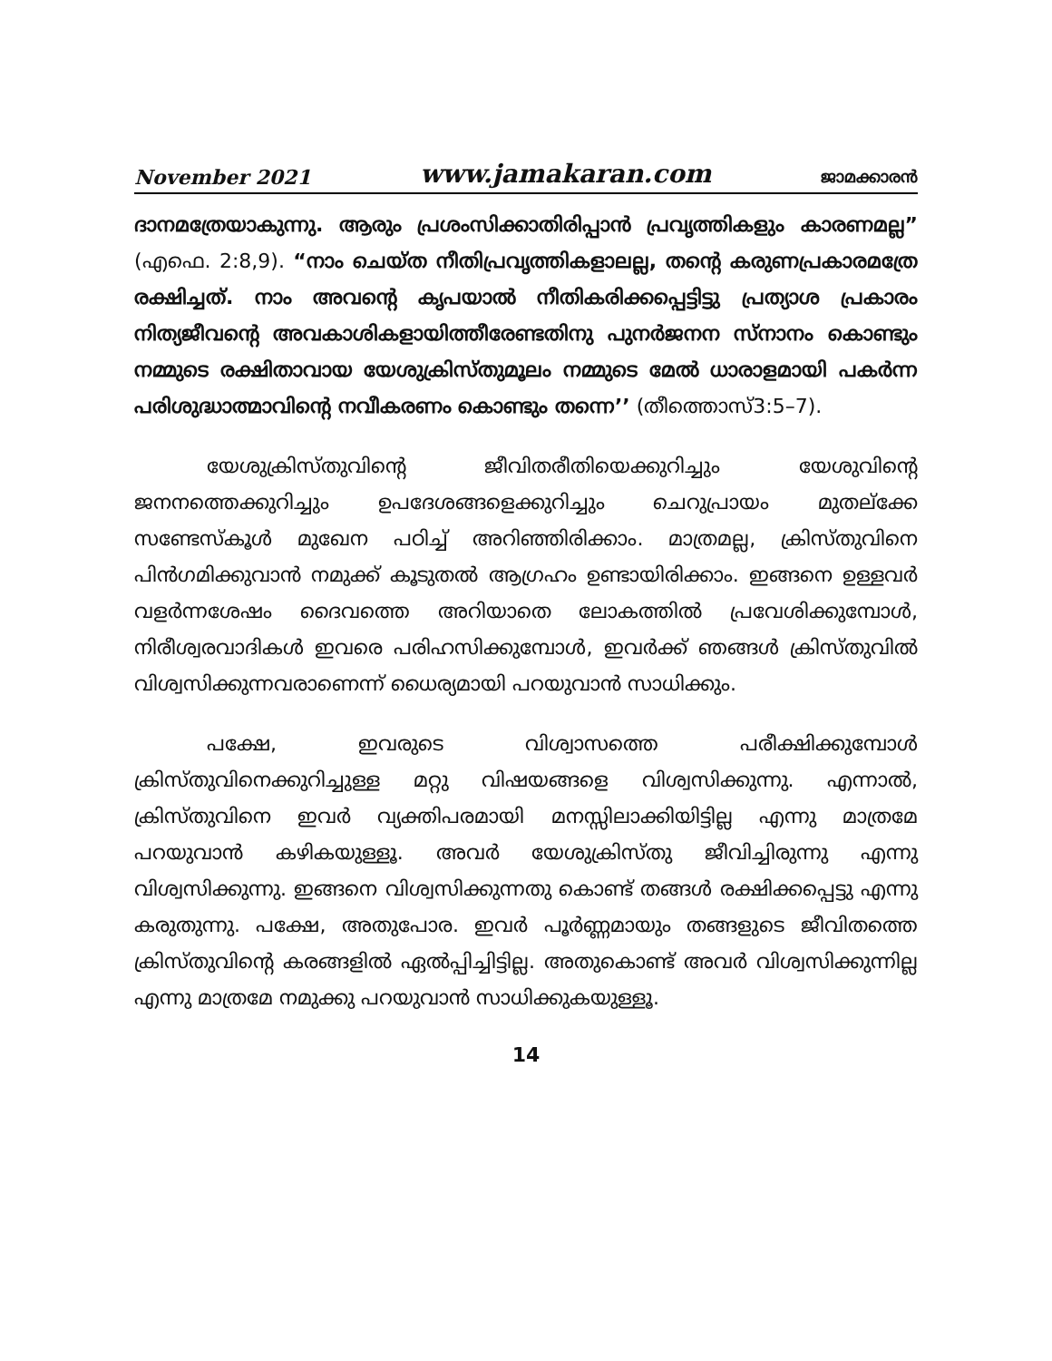November 2021 www.jamakaran.com ജാമക്കാരൻ
ദാനമത്രേയാകുന്നു. ആരും പ്രശംസിക്കാതിരിപ്പാൻ പ്രവൃത്തികളും കാരണമല്ല” (എഫെ. 2:8,9). “നാം ചെയ്ത നീതിപ്രവൃത്തികളാലല്ല, തന്റെ കരുണപ്രകാരമത്രേ രക്ഷിച്ചത്. നാം അവന്റെ കൃപയാൽ നീതികരിക്കപ്പെട്ടിട്ടു പ്രത്യാശ പ്രകാരം നിത്യജീവന്റെ അവകാശികളായിത്തീരേണ്ടതിനു പുനർജനന സ്നാനം കൊണ്ടും നമ്മുടെ രക്ഷിതാവായ യേശുക്രിസ്തുമൂലം നമ്മുടെ മേൽ ധാരാളമായി പകർന്ന പരിശുദ്ധാത്മാവിന്റെ നവീകരണം കൊണ്ടും തന്നെ’’ (തീത്തൊസ്3:5–7).
യേശുക്രിസ്തുവിന്റെ ജീവിതരീതിയെക്കുറിച്ചും യേശുവിന്റെ ജനനത്തെക്കുറിച്ചും ഉപദേശങ്ങളെക്കുറിച്ചും ചെറുപ്രായം മുതല്ക്കേ സണ്ടേസ്കൂൾ മുഖേന പഠിച്ച് അറിഞ്ഞിരിക്കാം. മാത്രമല്ല, ക്രിസ്തുവിനെ പിൻഗമിക്കുവാൻ നമുക്ക് കൂടുതൽ ആഗ്രഹം ഉണ്ടായിരിക്കാം. ഇങ്ങനെ ഉള്ളവർ വളർന്നശേഷം ദൈവത്തെ അറിയാതെ ലോകത്തിൽ പ്രവേശിക്കുമ്പോൾ, നിരീശ്വരവാദികൾ ഇവരെ പരിഹസിക്കുമ്പോൾ, ഇവർക്ക് ഞങ്ങൾ ക്രിസ്തുവിൽ വിശ്വസിക്കുന്നവരാണെന്ന് ധൈര്യമായി പറയുവാൻ സാധിക്കും.
പക്ഷേ, ഇവരുടെ വിശ്വാസത്തെ പരീക്ഷിക്കുമ്പോൾ ക്രിസ്തുവിനെക്കുറിച്ചുള്ള മറ്റു വിഷയങ്ങളെ വിശ്വസിക്കുന്നു. എന്നാൽ, ക്രിസ്തുവിനെ ഇവർ വ്യക്തിപരമായി മനസ്സിലാക്കിയിട്ടില്ല എന്നു മാത്രമേ പറയുവാൻ കഴികയുള്ളൂ. അവർ യേശുക്രിസ്തു ജീവിച്ചിരുന്നു എന്നു വിശ്വസിക്കുന്നു. ഇങ്ങനെ വിശ്വസിക്കുന്നതു കൊണ്ട് തങ്ങൾ രക്ഷിക്കപ്പെട്ടു എന്നു കരുതുന്നു. പക്ഷേ, അതുപോര. ഇവർ പൂർണ്ണമായും തങ്ങളുടെ ജീവിതത്തെ ക്രിസ്തുവിന്റെ കരങ്ങളിൽ ഏൽപ്പിച്ചിട്ടില്ല. അതുകൊണ്ട് അവർ വിശ്വസിക്കുന്നില്ല എന്നു മാത്രമേ നമുക്കു പറയുവാൻ സാധിക്കുകയുള്ളൂ.
14